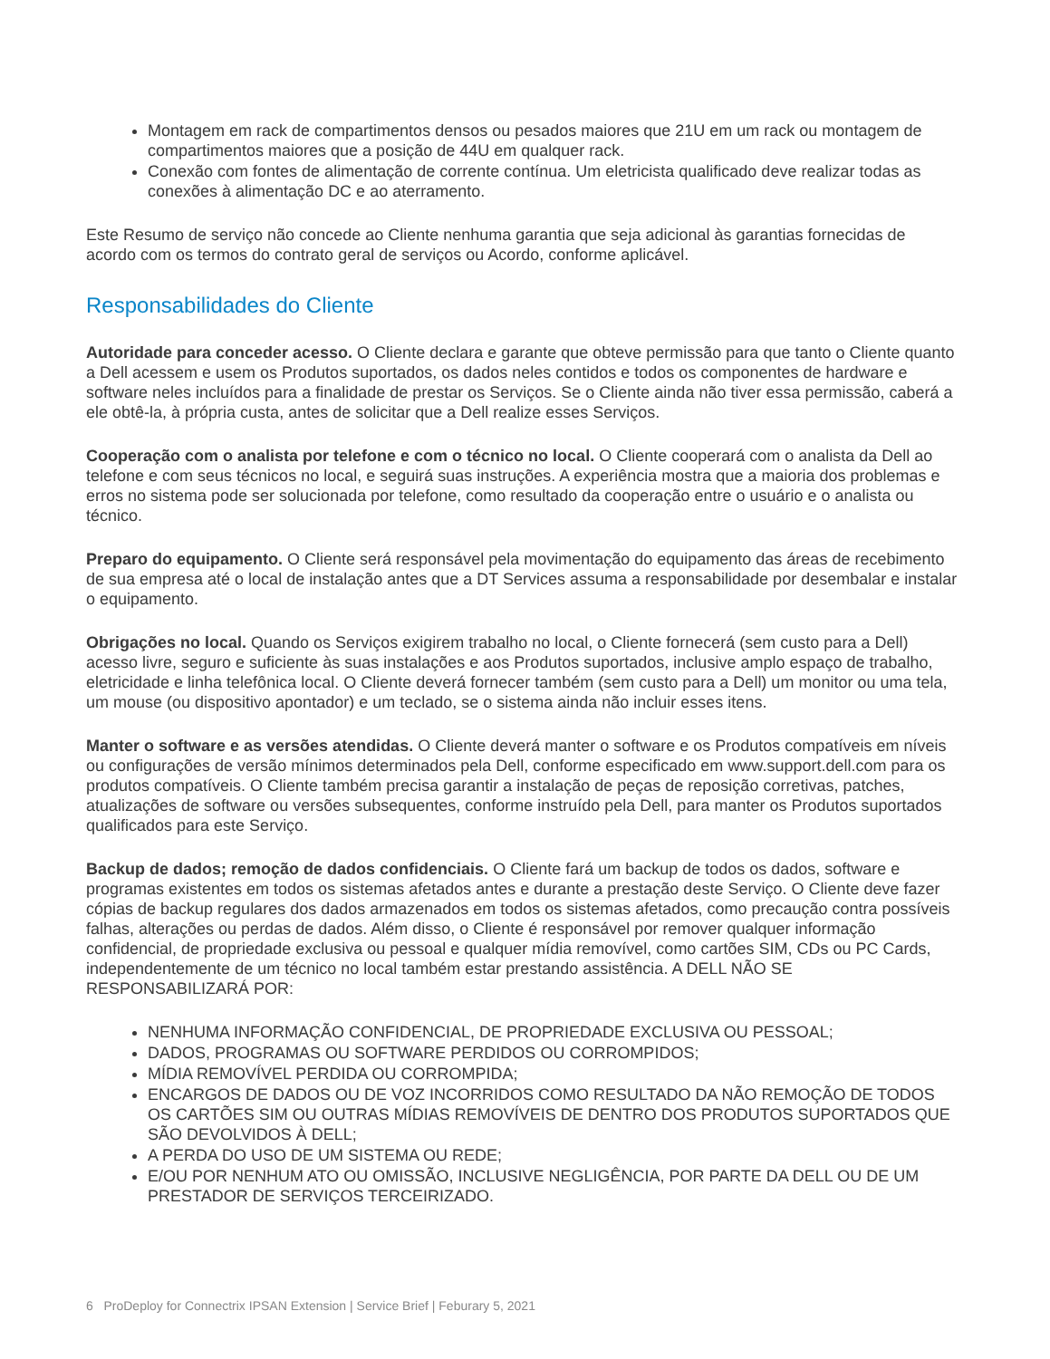Montagem em rack de compartimentos densos ou pesados maiores que 21U em um rack ou montagem de compartimentos maiores que a posição de 44U em qualquer rack.
Conexão com fontes de alimentação de corrente contínua. Um eletricista qualificado deve realizar todas as conexões à alimentação DC e ao aterramento.
Este Resumo de serviço não concede ao Cliente nenhuma garantia que seja adicional às garantias fornecidas de acordo com os termos do contrato geral de serviços ou Acordo, conforme aplicável.
Responsabilidades do Cliente
Autoridade para conceder acesso. O Cliente declara e garante que obteve permissão para que tanto o Cliente quanto a Dell acessem e usem os Produtos suportados, os dados neles contidos e todos os componentes de hardware e software neles incluídos para a finalidade de prestar os Serviços. Se o Cliente ainda não tiver essa permissão, caberá a ele obtê-la, à própria custa, antes de solicitar que a Dell realize esses Serviços.
Cooperação com o analista por telefone e com o técnico no local. O Cliente cooperará com o analista da Dell ao telefone e com seus técnicos no local, e seguirá suas instruções. A experiência mostra que a maioria dos problemas e erros no sistema pode ser solucionada por telefone, como resultado da cooperação entre o usuário e o analista ou técnico.
Preparo do equipamento. O Cliente será responsável pela movimentação do equipamento das áreas de recebimento de sua empresa até o local de instalação antes que a DT Services assuma a responsabilidade por desembalar e instalar o equipamento.
Obrigações no local. Quando os Serviços exigirem trabalho no local, o Cliente fornecerá (sem custo para a Dell) acesso livre, seguro e suficiente às suas instalações e aos Produtos suportados, inclusive amplo espaço de trabalho, eletricidade e linha telefônica local. O Cliente deverá fornecer também (sem custo para a Dell) um monitor ou uma tela, um mouse (ou dispositivo apontador) e um teclado, se o sistema ainda não incluir esses itens.
Manter o software e as versões atendidas. O Cliente deverá manter o software e os Produtos compatíveis em níveis ou configurações de versão mínimos determinados pela Dell, conforme especificado em www.support.dell.com para os produtos compatíveis. O Cliente também precisa garantir a instalação de peças de reposição corretivas, patches, atualizações de software ou versões subsequentes, conforme instruído pela Dell, para manter os Produtos suportados qualificados para este Serviço.
Backup de dados; remoção de dados confidenciais. O Cliente fará um backup de todos os dados, software e programas existentes em todos os sistemas afetados antes e durante a prestação deste Serviço. O Cliente deve fazer cópias de backup regulares dos dados armazenados em todos os sistemas afetados, como precaução contra possíveis falhas, alterações ou perdas de dados. Além disso, o Cliente é responsável por remover qualquer informação confidencial, de propriedade exclusiva ou pessoal e qualquer mídia removível, como cartões SIM, CDs ou PC Cards, independentemente de um técnico no local também estar prestando assistência. A DELL NÃO SE RESPONSABILIZARÁ POR:
NENHUMA INFORMAÇÃO CONFIDENCIAL, DE PROPRIEDADE EXCLUSIVA OU PESSOAL;
DADOS, PROGRAMAS OU SOFTWARE PERDIDOS OU CORROMPIDOS;
MÍDIA REMOVÍVEL PERDIDA OU CORROMPIDA;
ENCARGOS DE DADOS OU DE VOZ INCORRIDOS COMO RESULTADO DA NÃO REMOÇÃO DE TODOS OS CARTÕES SIM OU OUTRAS MÍDIAS REMOVÍVEIS DE DENTRO DOS PRODUTOS SUPORTADOS QUE SÃO DEVOLVIDOS À DELL;
A PERDA DO USO DE UM SISTEMA OU REDE;
E/OU POR NENHUM ATO OU OMISSÃO, INCLUSIVE NEGLIGÊNCIA, POR PARTE DA DELL OU DE UM PRESTADOR DE SERVIÇOS TERCEIRIZADO.
6 ProDeploy for Connectrix IPSAN Extension | Service Brief | Feburary 5, 2021